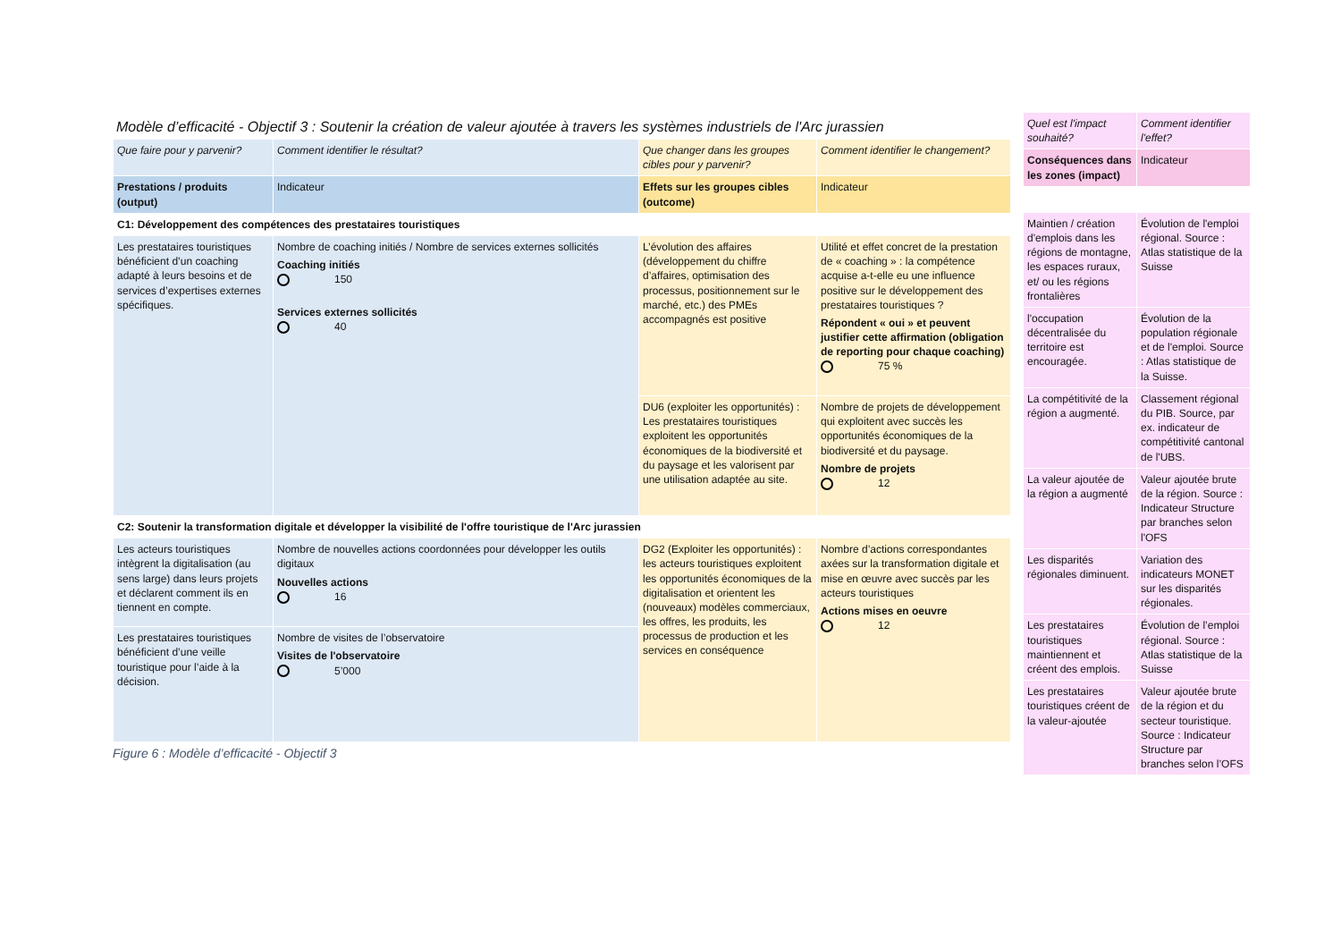Modèle d’efficacité - Objectif 3 : Soutenir la création de valeur ajoutée à travers les systèmes industriels de l'Arc jurassien
| Que faire pour y parvenir? | Comment identifier le résultat? | Que changer dans les groupes cibles pour y parvenir? | Comment identifier le changement? |
| Prestations / produits (output) | Indicateur | Effets sur les groupes cibles (outcome) | Indicateur |
| C1: Développement des compétences des prestataires touristiques | | | |
| Les prestataires touristiques bénéficient d’un coaching adapté à leurs besoins et de services d’expertises externes spécifiques. | Nombre de coaching initiés / Nombre de services externes sollicités Coaching initiés 150 Services externes sollicités 40 | L’évolution des affaires (développement du chiffre d’affaires, optimisation des processus, positionnement sur le marché, etc.) des PMEs accompagnés est positive | Utilité et effet concret de la prestation de « coaching » : la compétence acquise a-t-elle eu une influence positive sur le développement des prestataires touristiques ? Répondent « oui » et peuvent justifier cette affirmation (obligation de reporting pour chaque coaching) 75 % |
| | | DU6 (exploiter les opportunités) : Les prestataires touristiques exploitent les opportunités économiques de la biodiversité et du paysage et les valorisent par une utilisation adaptée au site. | Nombre de projets de développement qui exploitent avec succès les opportunités économiques de la biodiversité et du paysage. Nombre de projets 12 |
| C2: Soutenir la transformation digitale et développer la visibilité de l'offre touristique de l'Arc jurassien | | | |
| Les acteurs touristiques intègrent la digitalisation (au sens large) dans leurs projets et déclarent comment ils en tiennent en compte. | Nombre de nouvelles actions coordonnées pour développer les outils digitaux Nouvelles actions 16 | DG2 (Exploiter les opportunités) : les acteurs touristiques exploitent les opportunités économiques de la digitalisation et orientent les (nouveaux) modèles commerciaux, les offres, les produits, les processus de production et les services en conséquence | Nombre d’actions correspondantes axées sur la transformation digitale et mise en œuvre avec succès par les acteurs touristiques Actions mises en oeuvre 12 |
| Les prestataires touristiques bénéficient d’une veille touristique pour l’aide à la décision. | Nombre de visites de l’observatoire Visites de l'observatoire 5’000 | | |
Figure 6 : Modèle d’efficacité - Objectif 3
| Quel est l'impact souhaité? | Comment identifier l'effet? |
| Conséquences dans les zones (impact) | Indicateur |
| Maintien / création d'emplois dans les régions de montagne, les espaces ruraux, et/ ou les régions frontalières | Évolution de l'emploi régional. Source : Atlas statistique de la Suisse |
| l'occupation décentralisée du territoire est encouragée. | Évolution de la population régionale et de l'emploi. Source : Atlas statistique de la Suisse. |
| La compétitivité de la région a augmenté. | Classement régional du PIB. Source, par ex. indicateur de compétitivité cantonal de l'UBS. |
| La valeur ajoutée de la région a augmenté | Valeur ajoutée brute de la région. Source : Indicateur Structure par branches selon l'OFS |
| Les disparités régionales diminuent. | Variation des indicateurs MONET sur les disparités régionales. |
| Les prestataires touristiques maintiennent et créent des emplois. | Évolution de l’emploi régional. Source : Atlas statistique de la Suisse |
| Les prestataires touristiques créent de la valeur-ajoutée | Valeur ajoutée brute de la région et du secteur touristique. Source : Indicateur Structure par branches selon l’OFS |